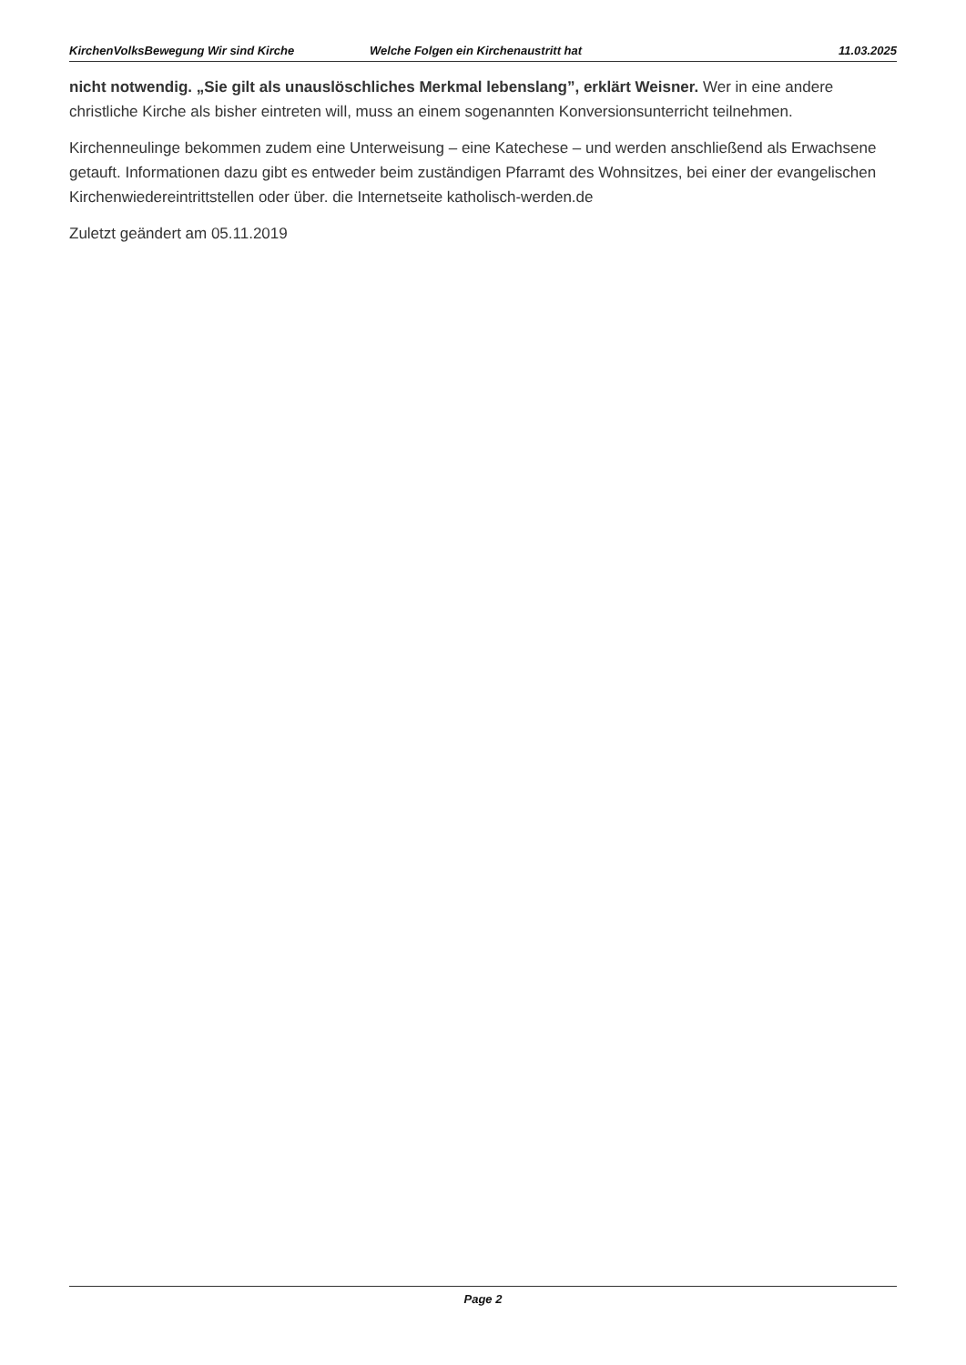KirchenVolksBewegung Wir sind Kirche Welche Folgen ein Kirchenaustritt hat 11.03.2025
nicht notwendig. „Sie gilt als unauslöschliches Merkmal lebenslang”, erklärt Weisner. Wer in eine andere christliche Kirche als bisher eintreten will, muss an einem sogenannten Konversionsunterricht teilnehmen.
Kirchenneulinge bekommen zudem eine Unterweisung – eine Katechese – und werden anschließend als Erwachsene getauft. Informationen dazu gibt es entweder beim zuständigen Pfarramt des Wohnsitzes, bei einer der evangelischen Kirchenwiedereintrittstellen oder über. die Internetseite katholisch-werden.de
Zuletzt geändert am 05.11.2019
Page 2